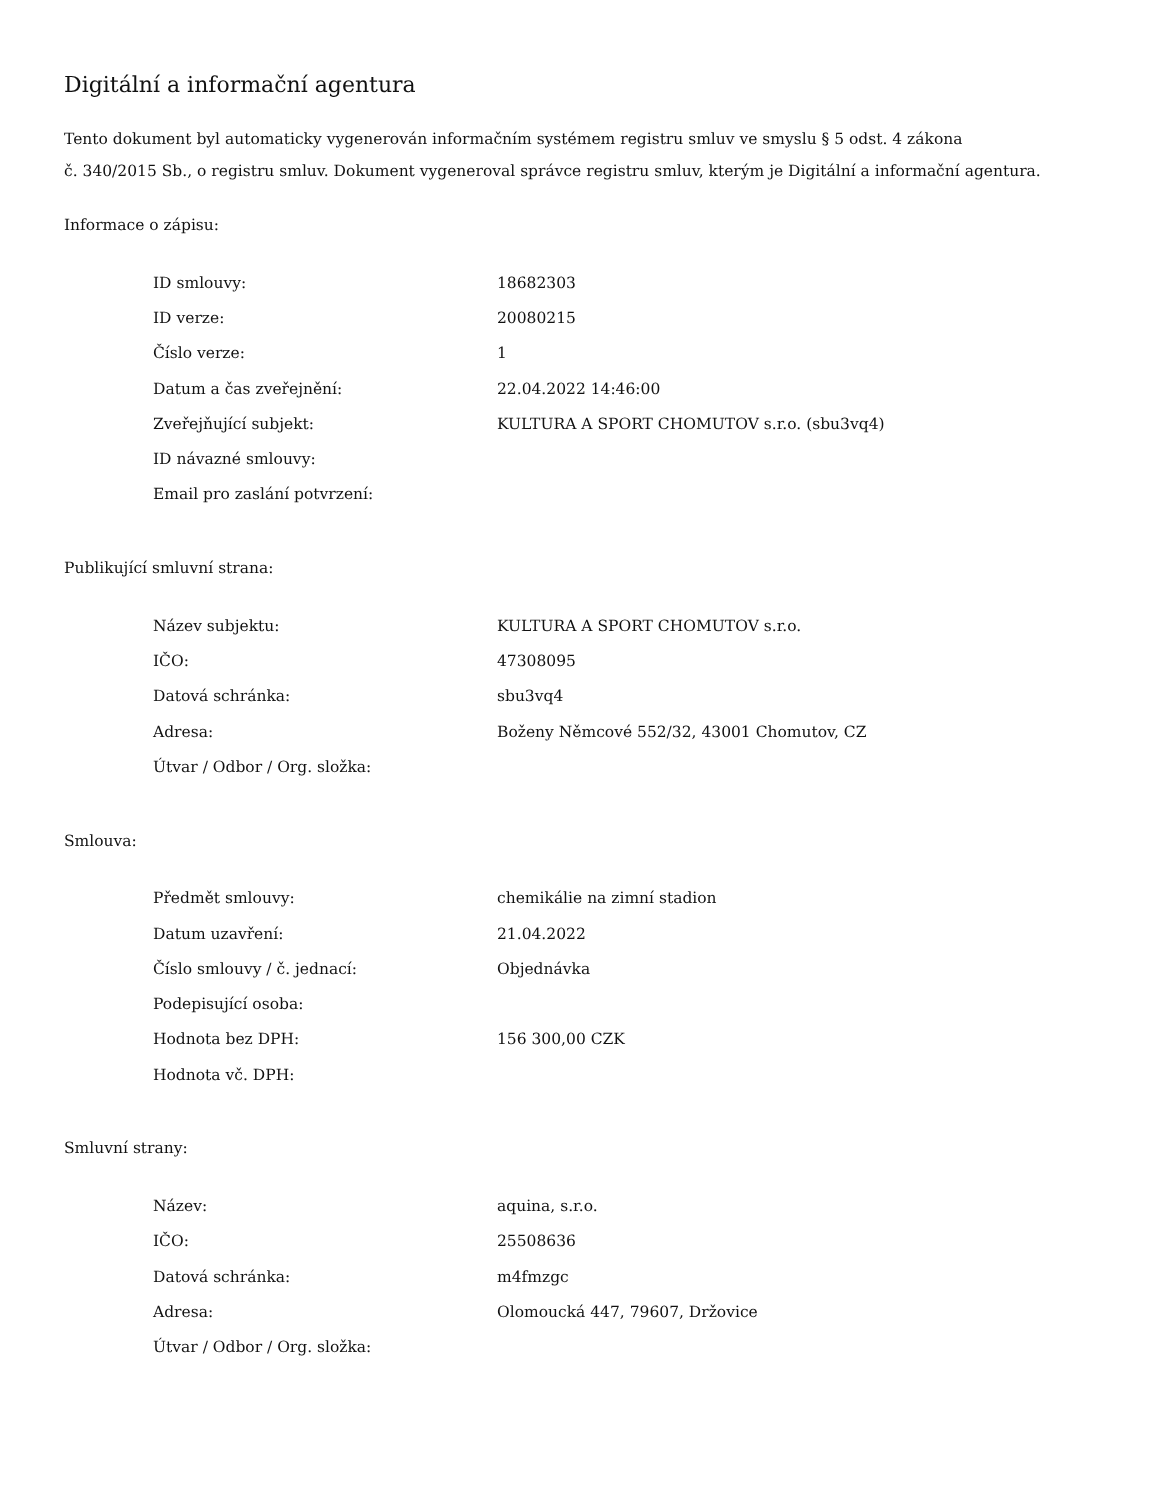Digitální a informační agentura
Tento dokument byl automaticky vygenerován informačním systémem registru smluv ve smyslu § 5 odst. 4 zákona
č. 340/2015 Sb., o registru smluv. Dokument vygeneroval správce registru smluv, kterým je Digitální a informační agentura.
Informace o zápisu:
| ID smlouvy: | 18682303 |
| ID verze: | 20080215 |
| Číslo verze: | 1 |
| Datum a čas zveřejnění: | 22.04.2022 14:46:00 |
| Zveřejňující subjekt: | KULTURA A SPORT CHOMUTOV s.r.o. (sbu3vq4) |
| ID návazné smlouvy: | |
| Email pro zaslání potvrzení: | |
Publikující smluvní strana:
| Název subjektu: | KULTURA A SPORT CHOMUTOV s.r.o. |
| IČO: | 47308095 |
| Datová schránka: | sbu3vq4 |
| Adresa: | Boženy Němcové 552/32, 43001 Chomutov, CZ |
| Útvar / Odbor / Org. složka: | |
Smlouva:
| Předmět smlouvy: | chemikálie na zimní stadion |
| Datum uzavření: | 21.04.2022 |
| Číslo smlouvy / č. jednací: | Objednávka |
| Podepisující osoba: | |
| Hodnota bez DPH: | 156 300,00 CZK |
| Hodnota vč. DPH: | |
Smluvní strany:
| Název: | aquina, s.r.o. |
| IČO: | 25508636 |
| Datová schránka: | m4fmzgc |
| Adresa: | Olomoucká 447, 79607, Držovice |
| Útvar / Odbor / Org. složka: | |